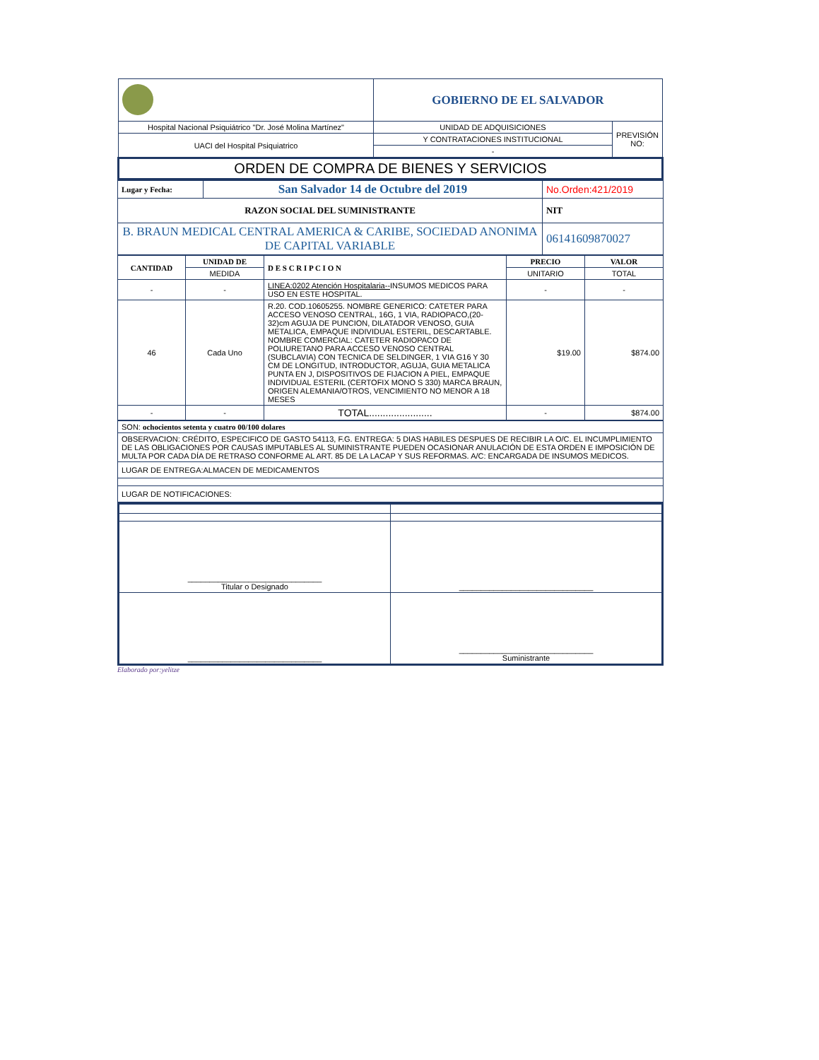| | GOBIERNO DE EL SALVADOR | |
| Hospital Nacional Psiquiátrico "Dr. José Molina Martínez" | UNIDAD DE ADQUISICIONES | PREVISIÓN NO: |
| UACI del Hospital Psiquiatrico | Y CONTRATACIONES INSTITUCIONAL | |
| | - | |
| ORDEN DE COMPRA DE BIENES Y SERVICIOS | | |
| Lugar y Fecha: | San Salvador 14 de Octubre del 2019 | No.Orden:421/2019 |
| RAZON SOCIAL DEL SUMINISTRANTE | | NIT |
| B. BRAUN MEDICAL CENTRAL AMERICA & CARIBE, SOCIEDAD ANONIMA DE CAPITAL VARIABLE | | 06141609870027 |
| CANTIDAD | UNIDAD DE | D E S C R I P C I O N | PRECIO | VALOR |
| --- | --- | --- | --- | --- |
| | MEDIDA | | UNITARIO | TOTAL |
| - | - | LINEA:0202 Atención Hospitalaria-- INSUMOS MEDICOS PARA USO EN ESTE HOSPITAL. | - | - |
| 46 | Cada Uno | R.20. COD.10605255. NOMBRE GENERICO: CATETER PARA ACCESO VENOSO CENTRAL, 16G, 1 VIA, RADIOPACO,(20-32)cm AGUJA DE PUNCION, DILATADOR VENOSO, GUIA METALICA, EMPAQUE INDIVIDUAL ESTERIL, DESCARTABLE. NOMBRE COMERCIAL: CATETER RADIOPACO DE POLIURETANO PARA ACCESO VENOSO CENTRAL (SUBCLAVIA) CON TECNICA DE SELDINGER, 1 VIA G16 Y 30 CM DE LONGITUD, INTRODUCTOR, AGUJA, GUIA METALICA PUNTA EN J, DISPOSITIVOS DE FIJACION A PIEL, EMPAQUE INDIVIDUAL ESTERIL (CERTOFIX MONO S 330) MARCA BRAUN, ORIGEN ALEMANIA/OTROS, VENCIMIENTO NO MENOR A 18 MESES | $19.00 | $874.00 |
| - | - | TOTAL....................... | - | $874.00 |
| SON: ochocientos setenta y cuatro 00/100 dolares |
| OBSERVACION: CRÉDITO, ESPECIFICO DE GASTO 54113, F.G. ENTREGA: 5 DIAS HABILES DESPUES DE RECIBIR LA O/C. EL INCUMPLIMIENTO DE LAS OBLIGACIONES POR CAUSAS IMPUTABLES AL SUMINISTRANTE PUEDEN OCASIONAR ANULACIÓN DE ESTA ORDEN E IMPOSICIÓN DE MULTA POR CADA DÍA DE RETRASO CONFORME AL ART. 85 DE LA LACAP Y SUS REFORMAS. A/C: ENCARGADA DE INSUMOS MEDICOS. |
| LUGAR DE ENTREGA:ALMACEN DE MEDICAMENTOS |
| LUGAR DE NOTIFICACIONES: |
| _______________________________ Titular o Designado | _______________________________ |
| _______________________________ | _______________________________ Suministrante |
Elaborado por:yelitze